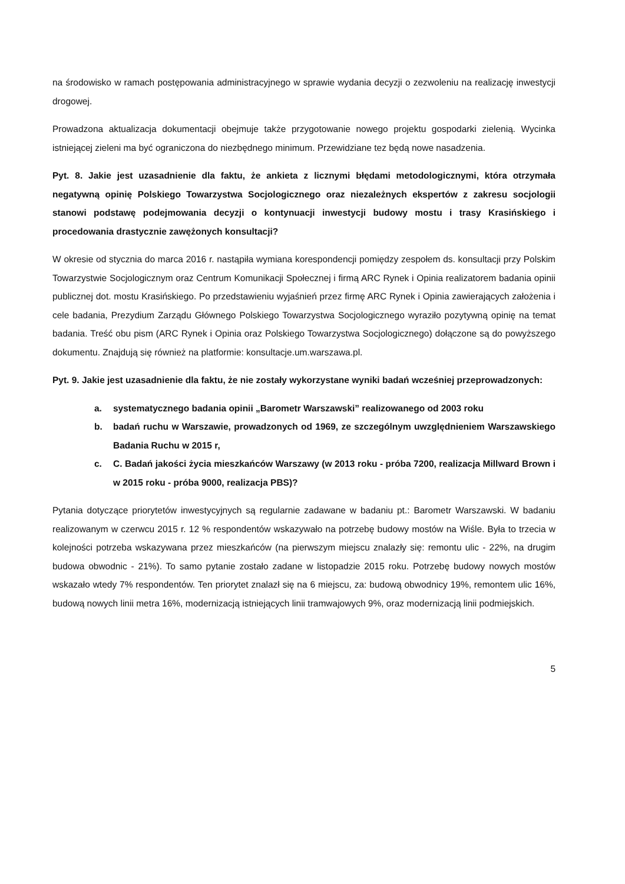na środowisko w ramach postępowania administracyjnego w sprawie wydania decyzji o zezwoleniu na realizację inwestycji drogowej.
Prowadzona aktualizacja dokumentacji obejmuje także przygotowanie nowego projektu gospodarki zielenią. Wycinka istniejącej zieleni ma być ograniczona do niezbędnego minimum. Przewidziane tez będą nowe nasadzenia.
Pyt. 8. Jakie jest uzasadnienie dla faktu, że ankieta z licznymi błędami metodologicznymi, która otrzymała negatywną opinię Polskiego Towarzystwa Socjologicznego oraz niezależnych ekspertów z zakresu socjologii stanowi podstawę podejmowania decyzji o kontynuacji inwestycji budowy mostu i trasy Krasińskiego i procedowania drastycznie zawężonych konsultacji?
W okresie od stycznia do marca 2016 r. nastąpiła wymiana korespondencji pomiędzy zespołem ds. konsultacji przy Polskim Towarzystwie Socjologicznym oraz Centrum Komunikacji Społecznej i firmą ARC Rynek i Opinia realizatorem badania opinii publicznej dot. mostu Krasińskiego. Po przedstawieniu wyjaśnień przez firmę ARC Rynek i Opinia zawierających założenia i cele badania, Prezydium Zarządu Głównego Polskiego Towarzystwa Socjologicznego wyraziło pozytywną opinię na temat badania. Treść obu pism (ARC Rynek i Opinia oraz Polskiego Towarzystwa Socjologicznego) dołączone są do powyższego dokumentu. Znajdują się również na platformie: konsultacje.um.warszawa.pl.
Pyt. 9. Jakie jest uzasadnienie dla faktu, że nie zostały wykorzystane wyniki badań wcześniej przeprowadzonych:
a. systematycznego badania opinii „Barometr Warszawski” realizowanego od 2003 roku
b. badań ruchu w Warszawie, prowadzonych od 1969, ze szczególnym uwzględnieniem Warszawskiego Badania Ruchu w 2015 r,
c. C. Badań jakości życia mieszkańców Warszawy (w 2013 roku - próba 7200, realizacja Millward Brown i w 2015 roku - próba 9000, realizacja PBS)?
Pytania dotyczące priorytetów inwestycyjnych są regularnie zadawane w badaniu pt.: Barometr Warszawski. W badaniu realizowanym w czerwcu 2015 r. 12 % respondentów wskazywało na potrzebę budowy mostów na Wiśle. Była to trzecia w kolejności potrzeba wskazywana przez mieszkańców (na pierwszym miejscu znalazły się: remontu ulic - 22%, na drugim budowa obwodnic - 21%). To samo pytanie zostało zadane w listopadzie 2015 roku. Potrzebę budowy nowych mostów wskazało wtedy 7% respondentów. Ten priorytet znalazł się na 6 miejscu, za: budową obwodnicy 19%, remontem ulic 16%, budową nowych linii metra 16%, modernizacją istniejących linii tramwajowych 9%, oraz modernizacją linii podmiejskich.
5